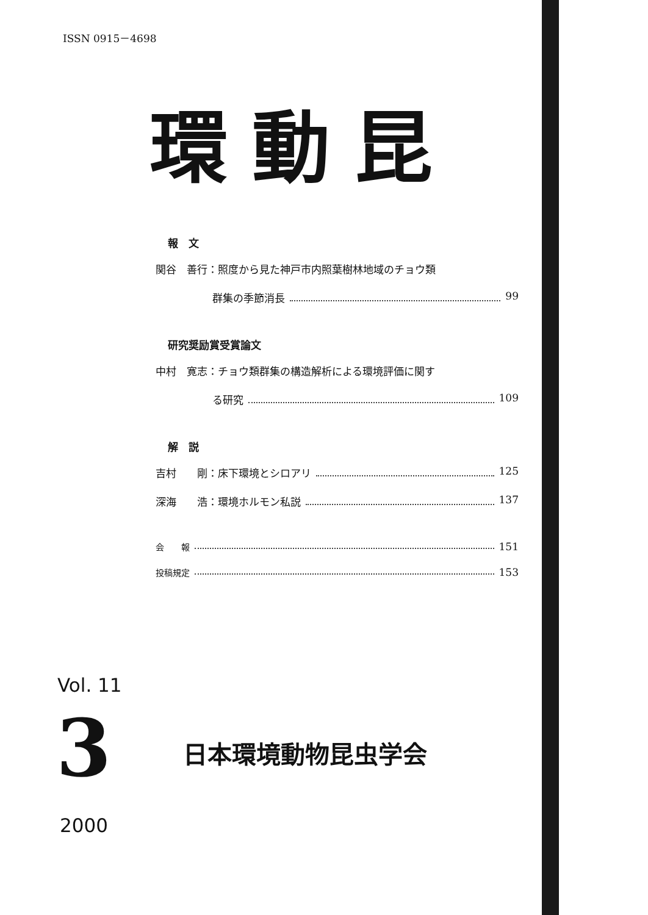ISSN 0915－4698
環動昆
報　文
関谷　善行：照度から見た神戸市内照葉樹林地域のチョウ類
群集の季節消長 99
研究奨励賞受賞論文
中村　寛志：チョウ類群集の構造解析による環境評価に関す
る研究 109
解　説
吉村　　剛：床下環境とシロアリ 125
深海　　浩：環境ホルモン私説 137
会　　報 151
投稿規定 153
Vol. 11
3 日本環境動物昆虫学会
2000